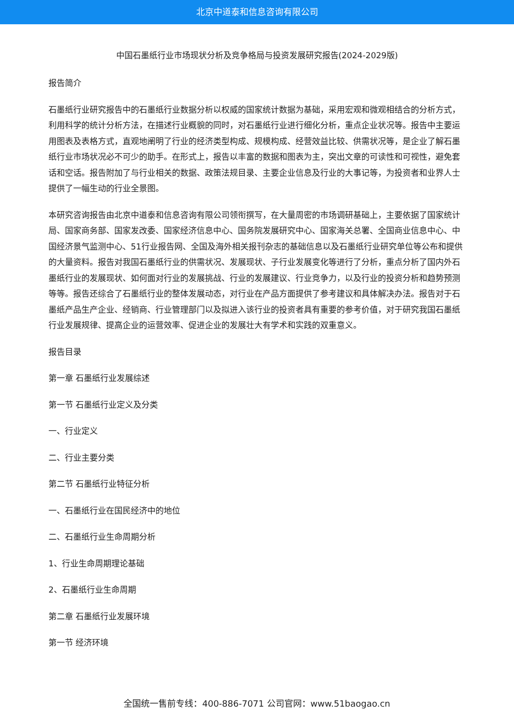北京中道泰和信息咨询有限公司
中国石墨纸行业市场现状分析及竞争格局与投资发展研究报告(2024-2029版)
报告简介
石墨纸行业研究报告中的石墨纸行业数据分析以权威的国家统计数据为基础，采用宏观和微观相结合的分析方式，利用科学的统计分析方法，在描述行业概貌的同时，对石墨纸行业进行细化分析，重点企业状况等。报告中主要运用图表及表格方式，直观地阐明了行业的经济类型构成、规模构成、经营效益比较、供需状况等，是企业了解石墨纸行业市场状况必不可少的助手。在形式上，报告以丰富的数据和图表为主，突出文章的可读性和可视性，避免套话和空话。报告附加了与行业相关的数据、政策法规目录、主要企业信息及行业的大事记等，为投资者和业界人士提供了一幅生动的行业全景图。
本研究咨询报告由北京中道泰和信息咨询有限公司领衔撰写，在大量周密的市场调研基础上，主要依据了国家统计局、国家商务部、国家发改委、国家经济信息中心、国务院发展研究中心、国家海关总署、全国商业信息中心、中国经济景气监测中心、51行业报告网、全国及海外相关报刊杂志的基础信息以及石墨纸行业研究单位等公布和提供的大量资料。报告对我国石墨纸行业的供需状况、发展现状、子行业发展变化等进行了分析，重点分析了国内外石墨纸行业的发展现状、如何面对行业的发展挑战、行业的发展建议、行业竞争力，以及行业的投资分析和趋势预测等等。报告还综合了石墨纸行业的整体发展动态，对行业在产品方面提供了参考建议和具体解决办法。报告对于石墨纸产品生产企业、经销商、行业管理部门以及拟进入该行业的投资者具有重要的参考价值，对于研究我国石墨纸行业发展规律、提高企业的运营效率、促进企业的发展壮大有学术和实践的双重意义。
报告目录
第一章 石墨纸行业发展综述
第一节 石墨纸行业定义及分类
一、行业定义
二、行业主要分类
第二节 石墨纸行业特征分析
一、石墨纸行业在国民经济中的地位
二、石墨纸行业生命周期分析
1、行业生命周期理论基础
2、石墨纸行业生命周期
第二章 石墨纸行业发展环境
第一节 经济环境
全国统一售前专线：400-886-7071 公司官网：www.51baogao.cn